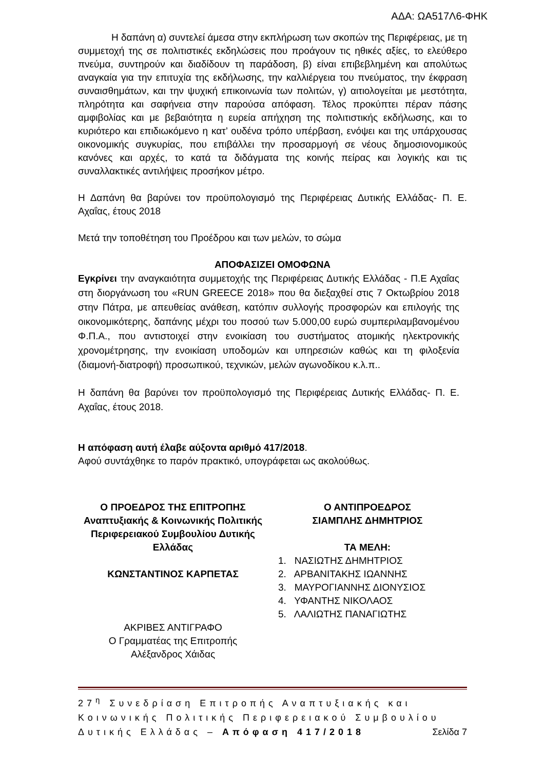ΑΔΑ: ΩΑ517Λ6-ΦΗΚ
Η δαπάνη α) συντελεί άμεσα στην εκπλήρωση των σκοπών της Περιφέρειας, με τη συμμετοχή της σε πολιτιστικές εκδηλώσεις που προάγουν τις ηθικές αξίες, το ελεύθερο πνεύμα, συντηρούν και διαδίδουν τη παράδοση, β) είναι επιβεβλημένη και απολύτως αναγκαία για την επιτυχία της εκδήλωσης, την καλλιέργεια του πνεύματος, την έκφραση συναισθημάτων, και την ψυχική επικοινωνία των πολιτών, γ) αιτιολογείται με μεστότητα, πληρότητα και σαφήνεια στην παρούσα απόφαση. Τέλος προκύπτει πέραν πάσης αμφιβολίας και με βεβαιότητα η ευρεία απήχηση της πολιτιστικής εκδήλωσης, και το κυριότερο και επιδιωκόμενο η κατ’ ουδένα τρόπο υπέρβαση, ενόψει και της υπάρχουσας οικονομικής συγκυρίας, που επιβάλλει την προσαρμογή σε νέους δημοσιονομικούς κανόνες και αρχές, το κατά τα διδάγματα της κοινής πείρας και λογικής και τις συναλλακτικές αντιλήψεις προσήκον μέτρο.
Η Δαπάνη θα βαρύνει τον προϋπολογισμό της Περιφέρειας Δυτικής Ελλάδας- Π. Ε. Αχαΐας, έτους 2018
Μετά την τοποθέτηση του Προέδρου και των μελών, το σώμα
ΑΠΟΦΑΣΙΖΕΙ ΟΜΟΦΩΝΑ
Εγκρίνει την αναγκαιότητα συμμετοχής της Περιφέρειας Δυτικής Ελλάδας - Π.Ε Αχαΐας στη διοργάνωση του «RUN GREECE 2018» που θα διεξαχθεί στις 7 Οκτωβρίου 2018 στην Πάτρα, με απευθείας ανάθεση, κατόπιν συλλογής προσφορών και επιλογής της οικονομικότερης, δαπάνης μέχρι του ποσού των 5.000,00 ευρώ συμπεριλαμβανομένου Φ.Π.Α., που αντιστοιχεί στην ενοικίαση του συστήματος ατομικής ηλεκτρονικής χρονομέτρησης, την ενοικίαση υποδομών και υπηρεσιών καθώς και τη φιλοξενία (διαμονή-διατροφή) προσωπικού, τεχνικών, μελών αγωνοδίκου κ.λ.π..
Η δαπάνη θα βαρύνει τον προϋπολογισμό της Περιφέρειας Δυτικής Ελλάδας- Π. Ε. Αχαΐας, έτους 2018.
Η απόφαση αυτή έλαβε αύξοντα αριθμό 417/2018.
Αφού συντάχθηκε το παρόν πρακτικό, υπογράφεται ως ακολούθως.
Ο ΠΡΟΕΔΡΟΣ ΤΗΣ ΕΠΙΤΡΟΠΗΣ
Αναπτυξιακής & Κοινωνικής Πολιτικής
Περιφερειακού Συμβουλίου Δυτικής
Ελλάδας
ΚΩΝΣΤΑΝΤΙΝΟΣ ΚΑΡΠΕΤΑΣ
ΑΚΡΙΒΕΣ ΑΝΤΙΓΡΑΦΟ
Ο Γραμματέας της Επιτροπής
Αλέξανδρος Χάιδας
Ο ΑΝΤΙΠΡΟΕΔΡΟΣ
ΣΙΑΜΠΛΗΣ ΔΗΜΗΤΡΙΟΣ
ΤΑ ΜΕΛΗ:
1. ΝΑΣΙΩΤΗΣ ΔΗΜΗΤΡΙΟΣ
2. ΑΡΒΑΝΙΤΑΚΗΣ ΙΩΑΝΝΗΣ
3. ΜΑΥΡΟΓΙΑΝΝΗΣ ΔΙΟΝΥΣΙΟΣ
4. ΥΦΑΝΤΗΣ ΝΙΚΟΛΑΟΣ
5. ΛΑΛΙΩΤΗΣ ΠΑΝΑΓΙΩΤΗΣ
27<sup>η</sup> Συνεδρίαση Επιτροπής Αναπτυξιακής και Κοινωνικής Πολιτικής Περιφερειακού Συμβουλίου Δυτικής Ελλάδας – Απόφαση 417/2018 Σελίδα 7